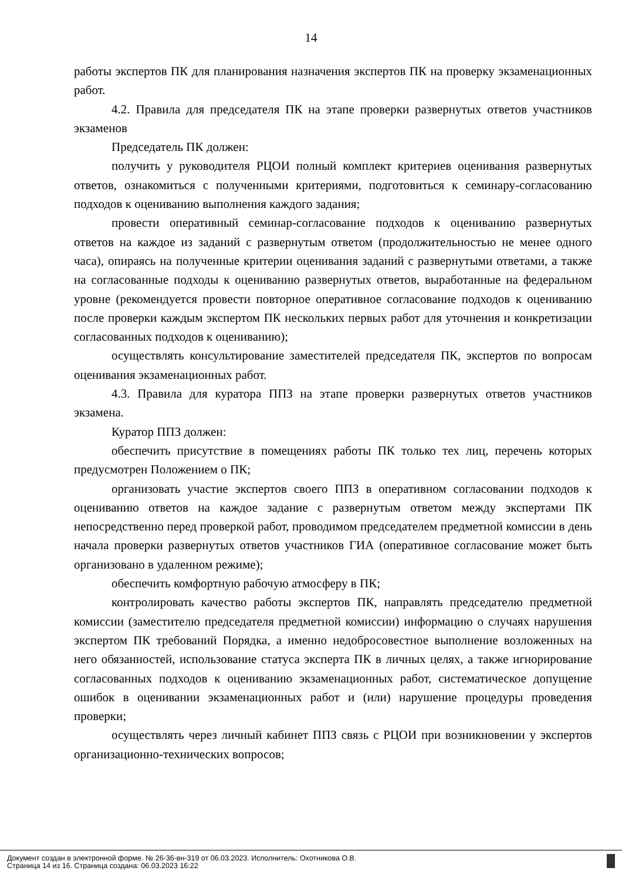14
работы экспертов ПК для планирования назначения экспертов ПК на проверку экзаменационных работ.
4.2. Правила для председателя ПК на этапе проверки развернутых ответов участников экзаменов
Председатель ПК должен:
получить у руководителя РЦОИ полный комплект критериев оценивания развернутых ответов, ознакомиться с полученными критериями, подготовиться к семинару-согласованию подходов к оцениванию выполнения каждого задания;
провести оперативный семинар-согласование подходов к оцениванию развернутых ответов на каждое из заданий с развернутым ответом (продолжительностью не менее одного часа), опираясь на полученные критерии оценивания заданий с развернутыми ответами, а также на согласованные подходы к оцениванию развернутых ответов, выработанные на федеральном уровне (рекомендуется провести повторное оперативное согласование подходов к оцениванию после проверки каждым экспертом ПК нескольких первых работ для уточнения и конкретизации согласованных подходов к оцениванию);
осуществлять консультирование заместителей председателя ПК, экспертов по вопросам оценивания экзаменационных работ.
4.3. Правила для куратора ППЗ на этапе проверки развернутых ответов участников экзамена.
Куратор ППЗ должен:
обеспечить присутствие в помещениях работы ПК только тех лиц, перечень которых предусмотрен Положением о ПК;
организовать участие экспертов своего ППЗ в оперативном согласовании подходов к оцениванию ответов на каждое задание с развернутым ответом между экспертами ПК непосредственно перед проверкой работ, проводимом председателем предметной комиссии в день начала проверки развернутых ответов участников ГИА (оперативное согласование может быть организовано в удаленном режиме);
обеспечить комфортную рабочую атмосферу в ПК;
контролировать качество работы экспертов ПК, направлять председателю предметной комиссии (заместителю председателя предметной комиссии) информацию о случаях нарушения экспертом ПК требований Порядка, а именно недобросовестное выполнение возложенных на него обязанностей, использование статуса эксперта ПК в личных целях, а также игнорирование согласованных подходов к оцениванию экзаменационных работ, систематическое допущение ошибок в оценивании экзаменационных работ и (или) нарушение процедуры проведения проверки;
осуществлять через личный кабинет ППЗ связь с РЦОИ при возникновении у экспертов организационно-технических вопросов;
Документ создан в электронной форме. № 26-36-вн-319 от 06.03.2023. Исполнитель: Охотникова О.В.
Страница 14 из 16. Страница создана: 06.03.2023 16:22